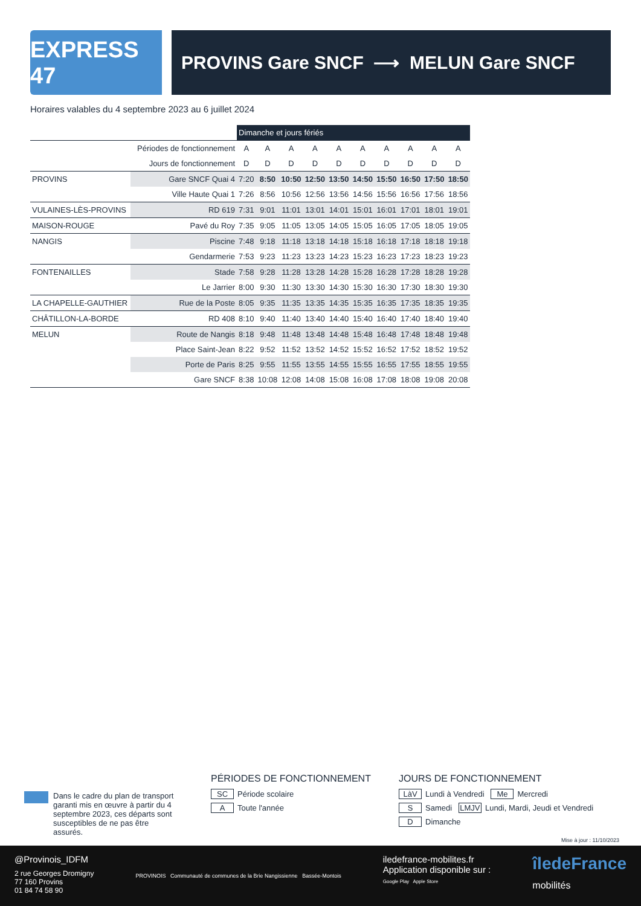EXPRESS 47
PROVINS Gare SNCF ⟶ MELUN Gare SNCF
Horaires valables du 4 septembre 2023 au 6 juillet 2024
| | | Dimanche et jours fériés | | | | | | | | | |
| Périodes de fonctionnement | | A | A | A | A | A | A | A | A | A | A |
| Jours de fonctionnement | | D | D | D | D | D | D | D | D | D | D |
| PROVINS | Gare SNCF Quai 4 | 7:20 | 8:50 | 10:50 | 12:50 | 13:50 | 14:50 | 15:50 | 16:50 | 17:50 | 18:50 |
| | Ville Haute Quai 1 | 7:26 | 8:56 | 10:56 | 12:56 | 13:56 | 14:56 | 15:56 | 16:56 | 17:56 | 18:56 |
| VULAINES-LÈS-PROVINS | RD 619 | 7:31 | 9:01 | 11:01 | 13:01 | 14:01 | 15:01 | 16:01 | 17:01 | 18:01 | 19:01 |
| MAISON-ROUGE | Pavé du Roy | 7:35 | 9:05 | 11:05 | 13:05 | 14:05 | 15:05 | 16:05 | 17:05 | 18:05 | 19:05 |
| NANGIS | Piscine | 7:48 | 9:18 | 11:18 | 13:18 | 14:18 | 15:18 | 16:18 | 17:18 | 18:18 | 19:18 |
| | Gendarmerie | 7:53 | 9:23 | 11:23 | 13:23 | 14:23 | 15:23 | 16:23 | 17:23 | 18:23 | 19:23 |
| FONTENAILLES | Stade | 7:58 | 9:28 | 11:28 | 13:28 | 14:28 | 15:28 | 16:28 | 17:28 | 18:28 | 19:28 |
| | Le Jarrier | 8:00 | 9:30 | 11:30 | 13:30 | 14:30 | 15:30 | 16:30 | 17:30 | 18:30 | 19:30 |
| LA CHAPELLE-GAUTHIER | Rue de la Poste | 8:05 | 9:35 | 11:35 | 13:35 | 14:35 | 15:35 | 16:35 | 17:35 | 18:35 | 19:35 |
| CHÂTILLON-LA-BORDE | RD 408 | 8:10 | 9:40 | 11:40 | 13:40 | 14:40 | 15:40 | 16:40 | 17:40 | 18:40 | 19:40 |
| MELUN | Route de Nangis | 8:18 | 9:48 | 11:48 | 13:48 | 14:48 | 15:48 | 16:48 | 17:48 | 18:48 | 19:48 |
| | Place Saint-Jean | 8:22 | 9:52 | 11:52 | 13:52 | 14:52 | 15:52 | 16:52 | 17:52 | 18:52 | 19:52 |
| | Porte de Paris | 8:25 | 9:55 | 11:55 | 13:55 | 14:55 | 15:55 | 16:55 | 17:55 | 18:55 | 19:55 |
| | Gare SNCF | 8:38 | 10:08 | 12:08 | 14:08 | 15:08 | 16:08 | 17:08 | 18:08 | 19:08 | 20:08 |
Dans le cadre du plan de transport garanti mis en œuvre à partir du 4 septembre 2023, ces départs sont susceptibles de ne pas être assurés.
PÉRIODES DE FONCTIONNEMENT
SC Période scolaire
A Toute l'année
JOURS DE FONCTIONNEMENT
LàV Lundi à Vendredi Me Mercredi
S Samedi LMJV Lundi, Mardi, Jeudi et Vendredi
D Dimanche
Mise à jour : 11/10/2023
@Provinois_IDFM
2 rue Georges Dromigny
77 160 Provins
01 84 74 58 90
PROVINOIS Communauté de communes de la Brie Nangissienne Bassée-Montois
iledefrance-mobilites.fr
Application disponible sur :
Google Play Apple Store
îledeFrance
mobilités